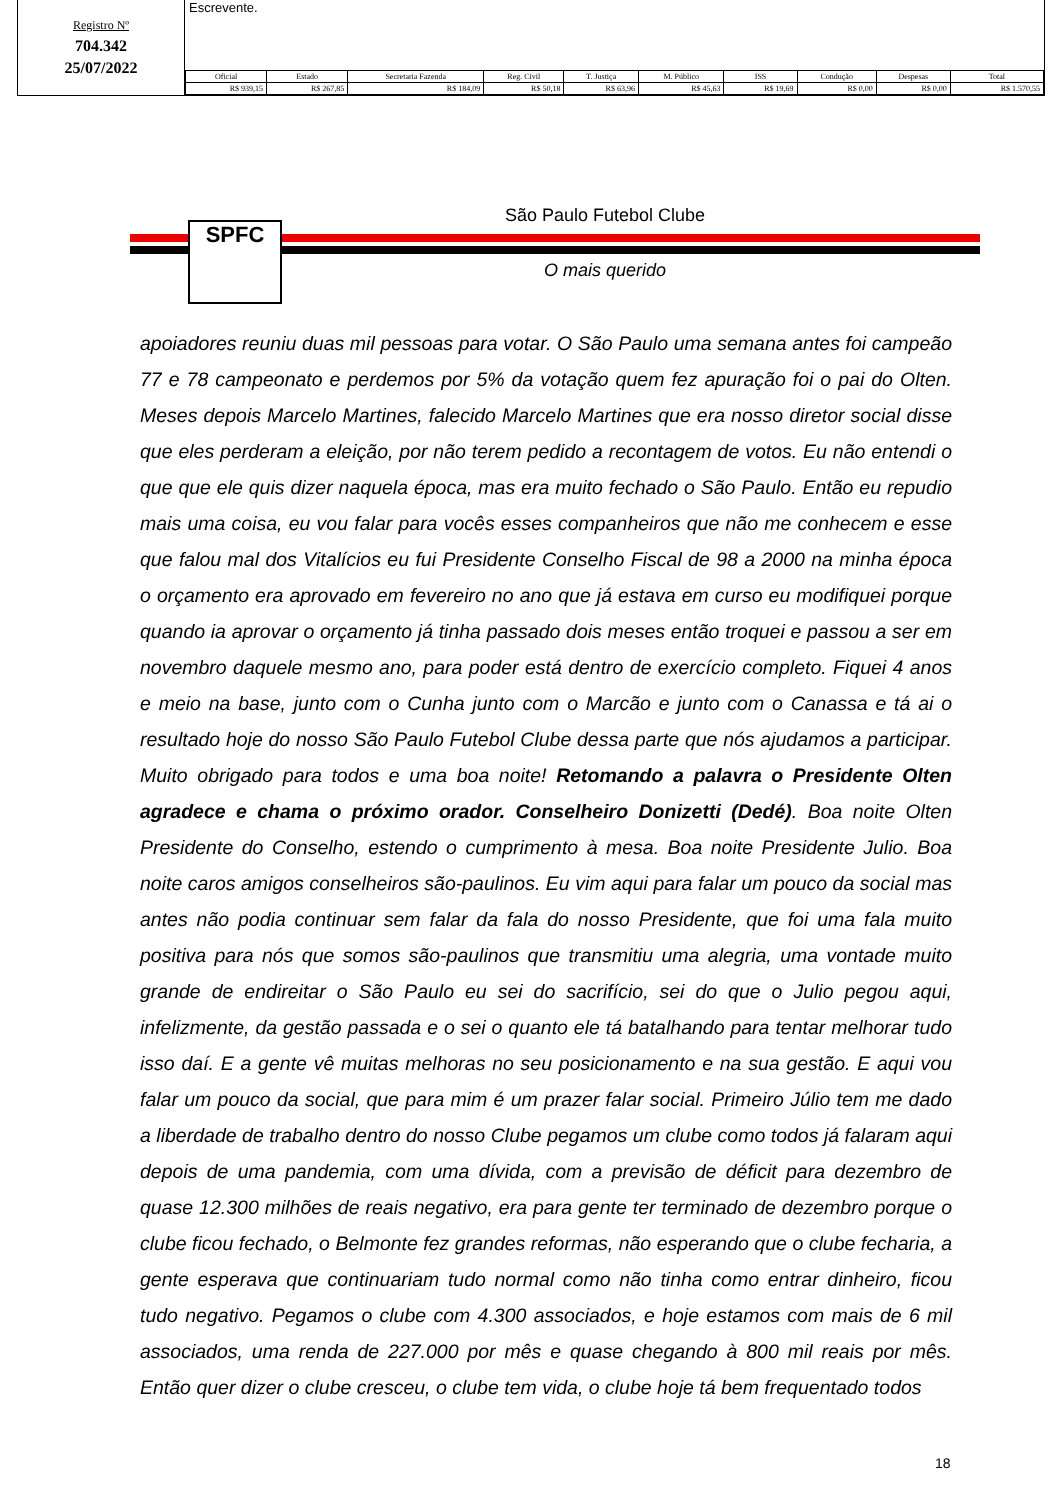Registro Nº
704.342
25/07/2022
Escrevente.
| Oficial | Estado | Secretaria Fazenda | Reg. Civil | T. Justiça | M. Público | ISS | Condução | Despesas | Total |
| --- | --- | --- | --- | --- | --- | --- | --- | --- | --- |
| R$ 939,15 | R$ 267,85 | R$ 184,09 | R$ 50,18 | R$ 63,96 | R$ 45,63 | R$ 19,69 | R$ 0,00 | R$ 0,00 | R$ 1.570,55 |
São Paulo Futebol Clube
SPFC
O mais querido
apoiadores reuniu duas mil pessoas para votar. O São Paulo uma semana antes foi campeão 77 e 78 campeonato e perdemos por 5% da votação quem fez apuração foi o pai do Olten. Meses depois Marcelo Martines, falecido Marcelo Martines que era nosso diretor social disse que eles perderam a eleição, por não terem pedido a recontagem de votos. Eu não entendi o que que ele quis dizer naquela época, mas era muito fechado o São Paulo. Então eu repudio mais uma coisa, eu vou falar para vocês esses companheiros que não me conhecem e esse que falou mal dos Vitalícios eu fui Presidente Conselho Fiscal de 98 a 2000 na minha época o orçamento era aprovado em fevereiro no ano que já estava em curso eu modifiquei porque quando ia aprovar o orçamento já tinha passado dois meses então troquei e passou a ser em novembro daquele mesmo ano, para poder está dentro de exercício completo. Fiquei 4 anos e meio na base, junto com o Cunha junto com o Marcão e junto com o Canassa e tá ai o resultado hoje do nosso São Paulo Futebol Clube dessa parte que nós ajudamos a participar. Muito obrigado para todos e uma boa noite! Retomando a palavra o Presidente Olten agradece e chama o próximo orador. Conselheiro Donizetti (Dedé). Boa noite Olten Presidente do Conselho, estendo o cumprimento à mesa. Boa noite Presidente Julio. Boa noite caros amigos conselheiros são-paulinos. Eu vim aqui para falar um pouco da social mas antes não podia continuar sem falar da fala do nosso Presidente, que foi uma fala muito positiva para nós que somos são-paulinos que transmitiu uma alegria, uma vontade muito grande de endireitar o São Paulo eu sei do sacrifício, sei do que o Julio pegou aqui, infelizmente, da gestão passada e o sei o quanto ele tá batalhando para tentar melhorar tudo isso daí. E a gente vê muitas melhoras no seu posicionamento e na sua gestão. E aqui vou falar um pouco da social, que para mim é um prazer falar social. Primeiro Júlio tem me dado a liberdade de trabalho dentro do nosso Clube pegamos um clube como todos já falaram aqui depois de uma pandemia, com uma dívida, com a previsão de déficit para dezembro de quase 12.300 milhões de reais negativo, era para gente ter terminado de dezembro porque o clube ficou fechado, o Belmonte fez grandes reformas, não esperando que o clube fecharia, a gente esperava que continuariam tudo normal como não tinha como entrar dinheiro, ficou tudo negativo. Pegamos o clube com 4.300 associados, e hoje estamos com mais de 6 mil associados, uma renda de 227.000 por mês e quase chegando à 800 mil reais por mês. Então quer dizer o clube cresceu, o clube tem vida, o clube hoje tá bem frequentado todos
18